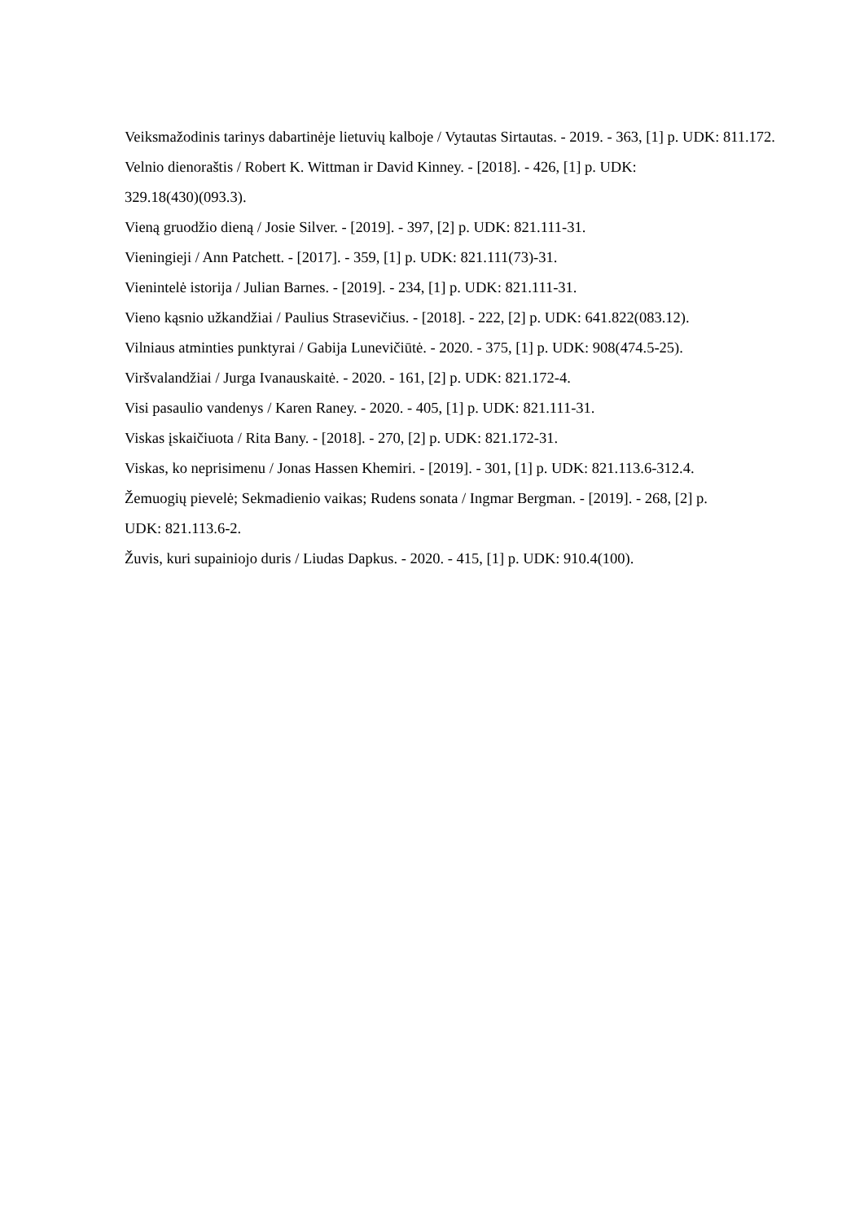Veiksmažodinis tarinys dabartinėje lietuvių kalboje / Vytautas Sirtautas. - 2019. - 363, [1] p. UDK: 811.172.
Velnio dienoraštis / Robert K. Wittman ir David Kinney. - [2018]. - 426, [1] p. UDK:
329.18(430)(093.3).
Vieną gruodžio dieną / Josie Silver. - [2019]. - 397, [2] p. UDK: 821.111-31.
Vieningieji / Ann Patchett. - [2017]. - 359, [1] p. UDK: 821.111(73)-31.
Vienintelė istorija / Julian Barnes. - [2019]. - 234, [1] p. UDK: 821.111-31.
Vieno kąsnio užkandžiai / Paulius Strasevičius. - [2018]. - 222, [2] p. UDK: 641.822(083.12).
Vilniaus atminties punktyrai / Gabija Lunevičiūtė. - 2020. - 375, [1] p. UDK: 908(474.5-25).
Viršvalandžiai / Jurga Ivanauskaitė. - 2020. - 161, [2] p. UDK: 821.172-4.
Visi pasaulio vandenys / Karen Raney. - 2020. - 405, [1] p. UDK: 821.111-31.
Viskas įskaičiuota / Rita Bany. - [2018]. - 270, [2] p. UDK: 821.172-31.
Viskas, ko neprisimenu / Jonas Hassen Khemiri. - [2019]. - 301, [1] p. UDK: 821.113.6-312.4.
Žemuogių pievelė; Sekmadienio vaikas; Rudens sonata / Ingmar Bergman. - [2019]. - 268, [2] p.
UDK: 821.113.6-2.
Žuvis, kuri supainiojo duris / Liudas Dapkus. - 2020. - 415, [1] p. UDK: 910.4(100).